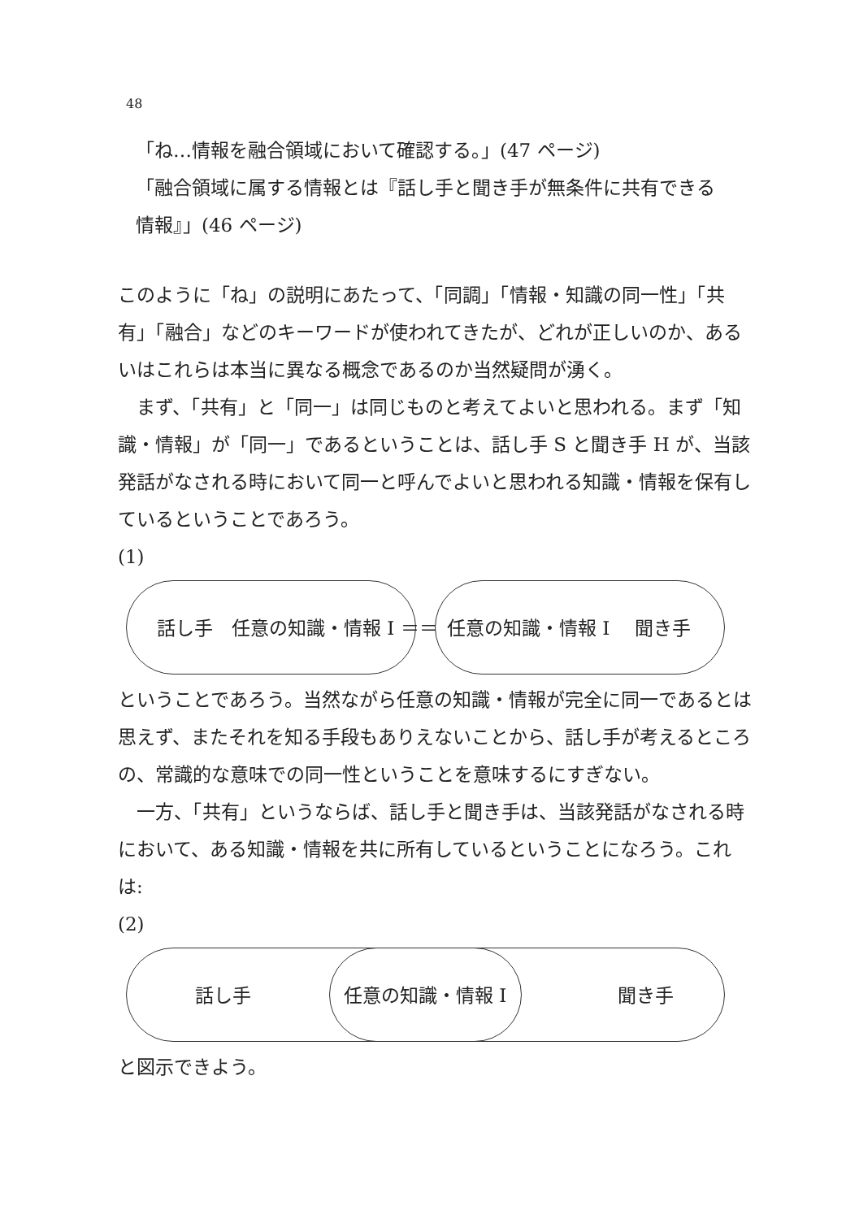48
「ね…情報を融合領域において確認する。」(47 ページ)
「融合領域に属する情報とは『話し手と聞き手が無条件に共有できる
情報』」(46 ページ)
このように「ね」の説明にあたって、「同調」「情報・知識の同一性」「共有」「融合」などのキーワードが使われてきたが、どれが正しいのか、あるいはこれらは本当に異なる概念であるのか当然疑問が湧く。
　まず、「共有」と「同一」は同じものと考えてよいと思われる。まず「知識・情報」が「同一」であるということは、話し手 S と聞き手 H が、当該発話がなされる時において同一と呼んでよいと思われる知識・情報を保有しているということであろう。
(1)
話し手　任意の知識・情報 I ＝＝ 任意の知識・情報 I　 聞き手
ということであろう。当然ながら任意の知識・情報が完全に同一であるとは思えず、またそれを知る手段もありえないことから、話し手が考えるところの、常識的な意味での同一性ということを意味するにすぎない。
　一方、「共有」というならば、話し手と聞き手は、当該発話がなされる時において、ある知識・情報を共に所有しているということになろう。これは:
(2)
話し手 任意の知識・情報 I 聞き手
と図示できよう。